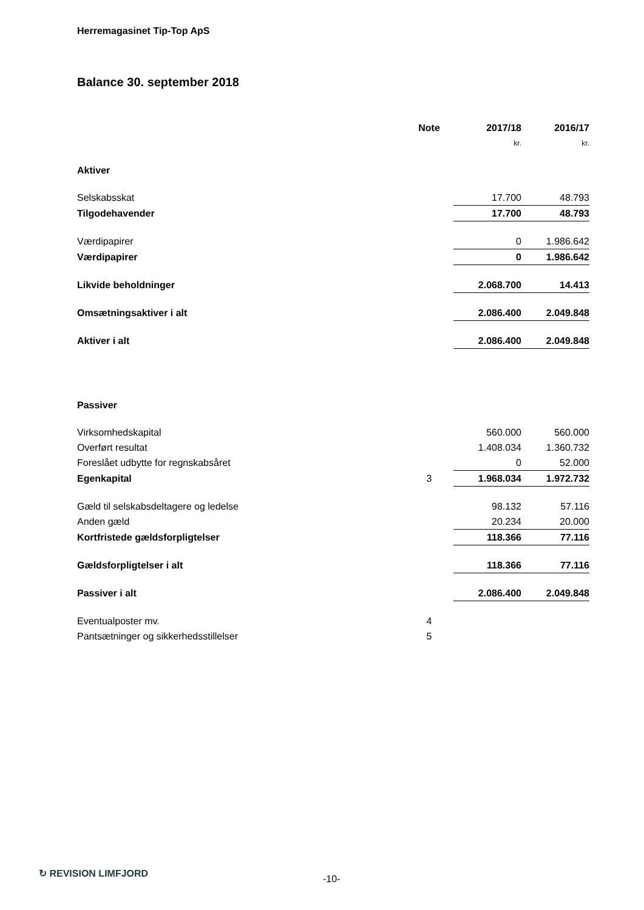Herremagasinet Tip-Top ApS
Balance 30. september 2018
| | Note | 2017/18 | | 2016/17 |
| --- | --- | --- | --- | --- |
| | | kr. | | kr. |
| Aktiver | | | | |
| Selskabsskat | | 17.700 | | 48.793 |
| Tilgodehavender | | 17.700 | | 48.793 |
| Værdipapirer | | 0 | | 1.986.642 |
| Værdipapirer | | 0 | | 1.986.642 |
| Likvide beholdninger | | 2.068.700 | | 14.413 |
| Omsætningsaktiver i alt | | 2.086.400 | | 2.049.848 |
| Aktiver i alt | | 2.086.400 | | 2.049.848 |
| Passiver | | | | |
| Virksomhedskapital | | 560.000 | | 560.000 |
| Overført resultat | | 1.408.034 | | 1.360.732 |
| Foreslået udbytte for regnskabsåret | | 0 | | 52.000 |
| Egenkapital | 3 | 1.968.034 | | 1.972.732 |
| Gæld til selskabsdeltagere og ledelse | | 98.132 | | 57.116 |
| Anden gæld | | 20.234 | | 20.000 |
| Kortfristede gældsforpligtelser | | 118.366 | | 77.116 |
| Gældsforpligtelser i alt | | 118.366 | | 77.116 |
| Passiver i alt | | 2.086.400 | | 2.049.848 |
| Eventualposter mv. | 4 | | | |
| Pantsætninger og sikkerhedsstillelser | 5 | | | |
↻ REVISION LIMFJORD
-10-